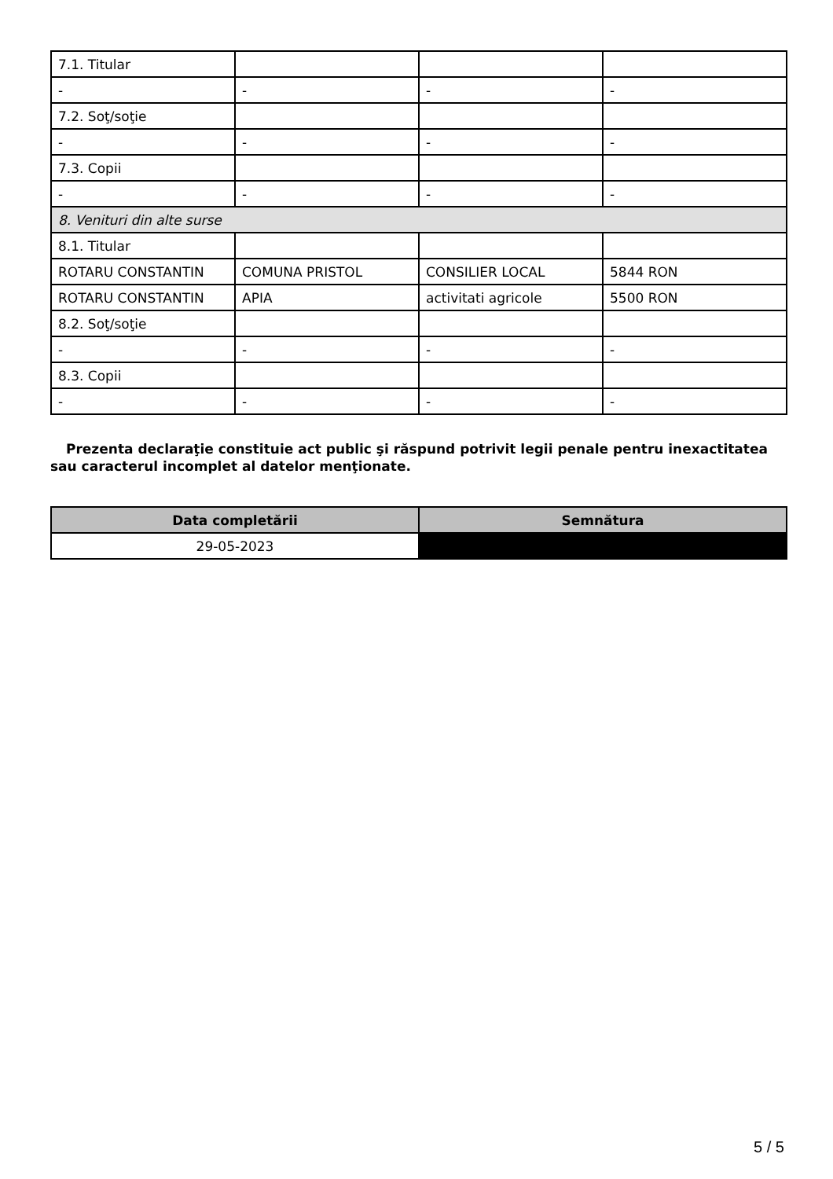| 7.1. Titular | | | |
| - | - | - | - |
| 7.2. Soţ/soţie | | | |
| - | - | - | - |
| 7.3. Copii | | | |
| - | - | - | - |
| 8. Venituri din alte surse | | | |
| 8.1. Titular | | | |
| ROTARU CONSTANTIN | COMUNA PRISTOL | CONSILIER LOCAL | 5844 RON |
| ROTARU CONSTANTIN | APIA | activitati agricole | 5500 RON |
| 8.2. Soţ/soţie | | | |
| - | - | - | - |
| 8.3. Copii | | | |
| - | - | - | - |
Prezenta declaraţie constituie act public şi răspund potrivit legii penale pentru inexactitatea sau caracterul incomplet al datelor menţionate.
| Data completării | Semnătura |
| --- | --- |
| 29-05-2023 | |
5 / 5